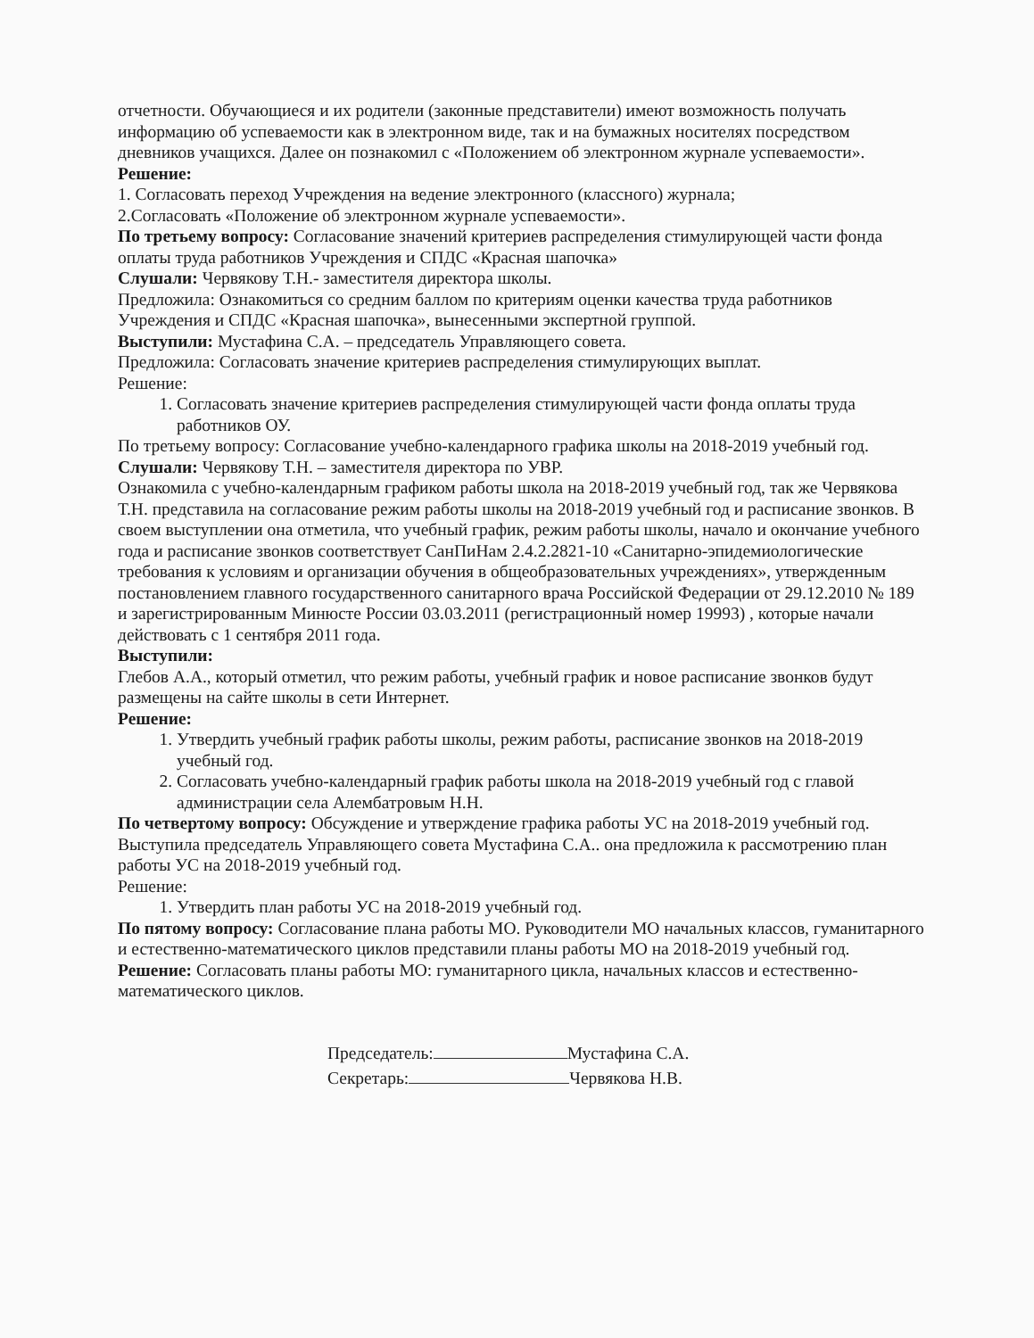отчетности. Обучающиеся и их родители (законные представители) имеют возможность получать информацию об успеваемости как в электронном виде, так и на бумажных носителях посредством дневников учащихся. Далее он познакомил с «Положением об электронном журнале успеваемости».
Решение:
1. Согласовать переход Учреждения на ведение электронного (классного) журнала;
2.Согласовать «Положение об электронном журнале успеваемости».
По третьему вопросу: Согласование значений критериев распределения стимулирующей части фонда оплаты труда работников Учреждения и СПДС «Красная шапочка»
Слушали: Червякову Т.Н.- заместителя директора школы.
Предложила: Ознакомиться со средним баллом по критериям оценки качества труда работников Учреждения и СПДС «Красная шапочка», вынесенными экспертной группой.
Выступили: Мустафина С.А. – председатель Управляющего совета.
Предложила: Согласовать значение критериев распределения стимулирующих выплат.
Решение:
1. Согласовать значение критериев распределения стимулирующей части фонда оплаты труда работников ОУ.
По третьему вопросу: Согласование учебно-календарного графика школы на 2018-2019 учебный год.
Слушали: Червякову Т.Н. – заместителя директора по УВР.
Ознакомила с учебно-календарным графиком работы школа на 2018-2019 учебный год, так же Червякова Т.Н. представила на согласование режим работы школы на 2018-2019 учебный год и расписание звонков. В своем выступлении она отметила, что учебный график, режим работы школы, начало и окончание учебного года и расписание звонков соответствует СанПиНам 2.4.2.2821-10 «Санитарно-эпидемиологические требования к условиям и организации обучения в общеобразовательных учреждениях», утвержденным постановлением главного государственного санитарного врача Российской Федерации от 29.12.2010 № 189 и зарегистрированным Минюсте России 03.03.2011 (регистрационный номер 19993) , которые начали действовать с 1 сентября 2011 года.
Выступили:
Глебов А.А., который отметил, что режим работы, учебный график и новое расписание звонков будут размещены на сайте школы в сети Интернет.
Решение:
1. Утвердить учебный график работы школы, режим работы, расписание звонков на 2018-2019 учебный год.
2. Согласовать учебно-календарный график работы школа на 2018-2019 учебный год с главой администрации села Алембатровым Н.Н.
По четвертому вопросу: Обсуждение и утверждение графика работы УС на 2018-2019 учебный год.
Выступила председатель Управляющего совета Мустафина С.А.. она предложила к рассмотрению план работы УС на 2018-2019 учебный год.
Решение:
1. Утвердить план работы УС на 2018-2019 учебный год.
По пятому вопросу: Согласование плана работы МО. Руководители МО начальных классов, гуманитарного и естественно-математического циклов представили планы работы МО на 2018-2019 учебный год.
Решение: Согласовать планы работы МО: гуманитарного цикла, начальных классов и естественно-математического циклов.
Председатель: Мустафина С.А.
Секретарь: Червякова Н.В.